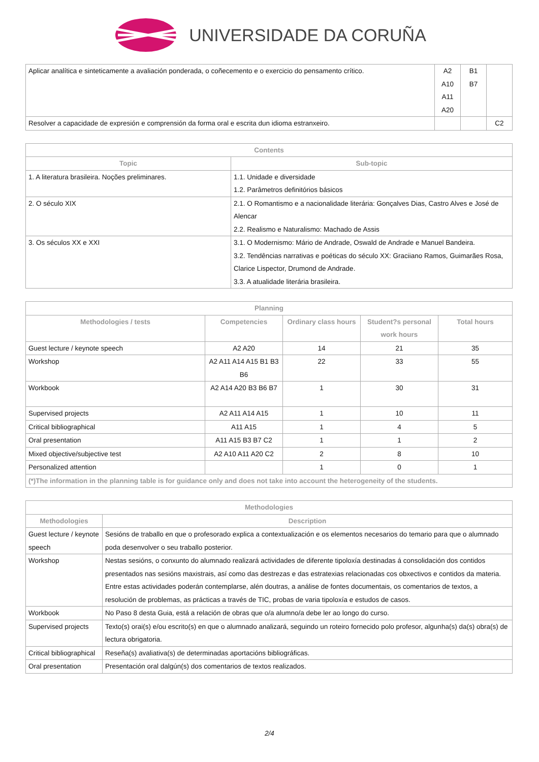UNIVERSIDADE DA CORUÑA
| Aplicar analítica e sinteticamente a avaliación ponderada, o coñecemento e o exercicio do pensamento crítico. | A2 A10 A11 A20 | B1 B7 | |
| Resolver a capacidade de expresión e comprensión da forma oral e escrita dun idioma estranxeiro. | | | C2 |
| Contents | |
| --- | --- |
| Topic | Sub-topic |
| 1. A literatura brasileira. Noções preliminares. | 1.1. Unidade e diversidade 1.2. Parâmetros definitórios básicos |
| 2. O século XIX | 2.1. O Romantismo e a nacionalidade literária: Gonçalves Dias, Castro Alves e José de Alencar 2.2. Realismo e Naturalismo: Machado de Assis |
| 3. Os séculos XX e XXI | 3.1. O Modernismo: Mário de Andrade, Oswald de Andrade e Manuel Bandeira. 3.2. Tendências narrativas e poéticas do século XX: Graciiano Ramos, Guimarães Rosa, Clarice Lispector, Drumond de Andrade. 3.3. A atualidade literária brasileira. |
| Planning | | | | |
| --- | --- | --- | --- | --- |
| Methodologies / tests | Competencies | Ordinary class hours | Student?s personal work hours | Total hours |
| Guest lecture / keynote speech | A2 A20 | 14 | 21 | 35 |
| Workshop | A2 A11 A14 A15 B1 B3 B6 | 22 | 33 | 55 |
| Workbook | A2 A14 A20 B3 B6 B7 | 1 | 30 | 31 |
| Supervised projects | A2 A11 A14 A15 | 1 | 10 | 11 |
| Critical bibliographical | A11 A15 | 1 | 4 | 5 |
| Oral presentation | A11 A15 B3 B7 C2 | 1 | 1 | 2 |
| Mixed objective/subjective test | A2 A10 A11 A20 C2 | 2 | 8 | 10 |
| Personalized attention | | 1 | 0 | 1 |
| (*)The information in the planning table is for guidance only and does not take into account the heterogeneity of the students. | | | | |
| Methodologies | |
| --- | --- |
| Methodologies | Description |
| Guest lecture / keynote speech | Sesións de traballo en que o profesorado explica a contextualización e os elementos necesarios do temario para que o alumnado poda desenvolver o seu traballo posterior. |
| Workshop | Nestas sesións, o conxunto do alumnado realizará actividades de diferente tipoloxía destinadas á consolidación dos contidos presentados nas sesións maxistrais, así como das destrezas e das estratexias relacionadas cos obxectivos e contidos da materia. Entre estas actividades poderán contemplarse, alén doutras, a análise de fontes documentais, os comentarios de textos, a resolución de problemas, as prácticas a través de TIC, probas de varia tipoloxía e estudos de casos. |
| Workbook | No Paso 8 desta Guia, está a relación de obras que o/a alumno/a debe ler ao longo do curso. |
| Supervised projects | Texto(s) orai(s) e/ou escrito(s) en que o alumnado analizará, seguindo un roteiro fornecido polo profesor, algunha(s) da(s) obra(s) de lectura obrigatoria. |
| Critical bibliographical | Reseña(s) avaliativa(s) de determinadas aportacións bibliográficas. |
| Oral presentation | Presentación oral dalgún(s) dos comentarios de textos realizados. |
2/4